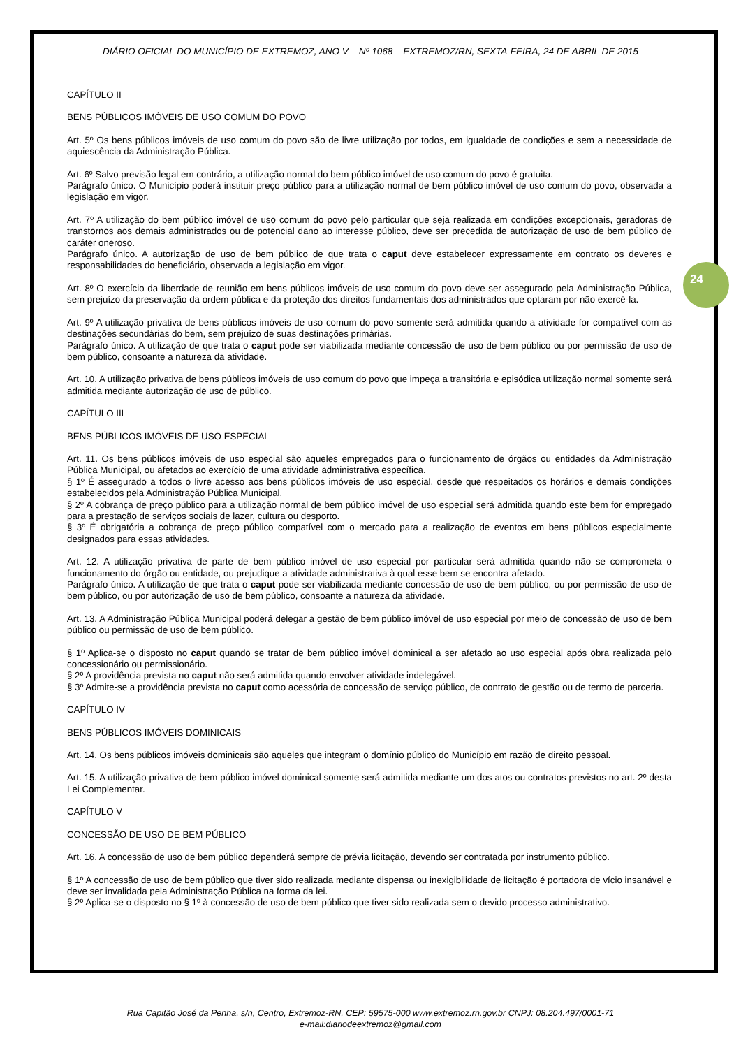24
DIÁRIO OFICIAL DO MUNICÍPIO DE EXTREMOZ, ANO V – Nº 1068 – EXTREMOZ/RN, SEXTA-FEIRA, 24 DE ABRIL DE 2015
CAPÍTULO II
BENS PÚBLICOS IMÓVEIS DE USO COMUM DO POVO
Art. 5º Os bens públicos imóveis de uso comum do povo são de livre utilização por todos, em igualdade de condições e sem a necessidade de aquiescência da Administração Pública.
Art. 6º Salvo previsão legal em contrário, a utilização normal do bem público imóvel de uso comum do povo é gratuita.
Parágrafo único. O Município poderá instituir preço público para a utilização normal de bem público imóvel de uso comum do povo, observada a legislação em vigor.
Art. 7º A utilização do bem público imóvel de uso comum do povo pelo particular que seja realizada em condições excepcionais, geradoras de transtornos aos demais administrados ou de potencial dano ao interesse público, deve ser precedida de autorização de uso de bem público de caráter oneroso.
Parágrafo único. A autorização de uso de bem público de que trata o caput deve estabelecer expressamente em contrato os deveres e responsabilidades do beneficiário, observada a legislação em vigor.
Art. 8º O exercício da liberdade de reunião em bens públicos imóveis de uso comum do povo deve ser assegurado pela Administração Pública, sem prejuízo da preservação da ordem pública e da proteção dos direitos fundamentais dos administrados que optaram por não exercê-la.
Art. 9º A utilização privativa de bens públicos imóveis de uso comum do povo somente será admitida quando a atividade for compatível com as destinações secundárias do bem, sem prejuízo de suas destinações primárias.
Parágrafo único. A utilização de que trata o caput pode ser viabilizada mediante concessão de uso de bem público ou por permissão de uso de bem público, consoante a natureza da atividade.
Art. 10. A utilização privativa de bens públicos imóveis de uso comum do povo que impeça a transitória e episódica utilização normal somente será admitida mediante autorização de uso de público.
CAPÍTULO III
BENS PÚBLICOS IMÓVEIS DE USO ESPECIAL
Art. 11. Os bens públicos imóveis de uso especial são aqueles empregados para o funcionamento de órgãos ou entidades da Administração Pública Municipal, ou afetados ao exercício de uma atividade administrativa específica.
§ 1º É assegurado a todos o livre acesso aos bens públicos imóveis de uso especial, desde que respeitados os horários e demais condições estabelecidos pela Administração Pública Municipal.
§ 2º A cobrança de preço público para a utilização normal de bem público imóvel de uso especial será admitida quando este bem for empregado para a prestação de serviços sociais de lazer, cultura ou desporto.
§ 3º É obrigatória a cobrança de preço público compatível com o mercado para a realização de eventos em bens públicos especialmente designados para essas atividades.
Art. 12. A utilização privativa de parte de bem público imóvel de uso especial por particular será admitida quando não se comprometa o funcionamento do órgão ou entidade, ou prejudique a atividade administrativa à qual esse bem se encontra afetado.
Parágrafo único. A utilização de que trata o caput pode ser viabilizada mediante concessão de uso de bem público, ou por permissão de uso de bem público, ou por autorização de uso de bem público, consoante a natureza da atividade.
Art. 13. A Administração Pública Municipal poderá delegar a gestão de bem público imóvel de uso especial por meio de concessão de uso de bem público ou permissão de uso de bem público.
§ 1º Aplica-se o disposto no caput quando se tratar de bem público imóvel dominical a ser afetado ao uso especial após obra realizada pelo concessionário ou permissionário.
§ 2º A providência prevista no caput não será admitida quando envolver atividade indelegável.
§ 3º Admite-se a providência prevista no caput como acessória de concessão de serviço público, de contrato de gestão ou de termo de parceria.
CAPÍTULO IV
BENS PÚBLICOS IMÓVEIS DOMINICAIS
Art. 14. Os bens públicos imóveis dominicais são aqueles que integram o domínio público do Município em razão de direito pessoal.
Art. 15. A utilização privativa de bem público imóvel dominical somente será admitida mediante um dos atos ou contratos previstos no art. 2º desta Lei Complementar.
CAPÍTULO V
CONCESSÃO DE USO DE BEM PÚBLICO
Art. 16. A concessão de uso de bem público dependerá sempre de prévia licitação, devendo ser contratada por instrumento público.
§ 1º A concessão de uso de bem público que tiver sido realizada mediante dispensa ou inexigibilidade de licitação é portadora de vício insanável e deve ser invalidada pela Administração Pública na forma da lei.
§ 2º Aplica-se o disposto no § 1º à concessão de uso de bem público que tiver sido realizada sem o devido processo administrativo.
Rua Capitão José da Penha, s/n, Centro, Extremoz-RN, CEP: 59575-000 www.extremoz.rn.gov.br CNPJ: 08.204.497/0001-71
e-mail:diariodeextremoz@gmail.com